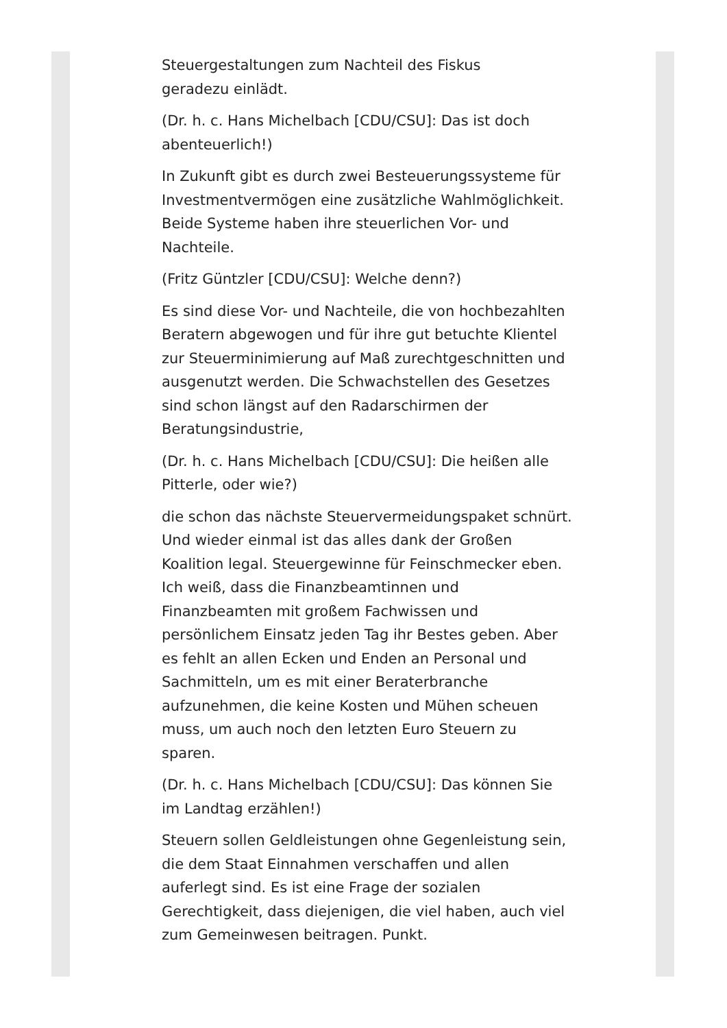Steuergestaltungen zum Nachteil des Fiskus
geradezu einlädt.
(Dr. h. c. Hans Michelbach [CDU/CSU]: Das ist doch abenteuerlich!)
In Zukunft gibt es durch zwei Besteuerungssysteme für Investmentvermögen eine zusätzliche Wahlmöglichkeit. Beide Systeme haben ihre steuerlichen Vor- und Nachteile.
(Fritz Güntzler [CDU/CSU]: Welche denn?)
Es sind diese Vor- und Nachteile, die von hochbezahlten Beratern abgewogen und für ihre gut betuchte Klientel zur Steuerminimierung auf Maß zurechtgeschnitten und ausgenutzt werden. Die Schwachstellen des Gesetzes sind schon längst auf den Radarschirmen der Beratungsindustrie,
(Dr. h. c. Hans Michelbach [CDU/CSU]: Die heißen alle Pitterle, oder wie?)
die schon das nächste Steuervermeidungspaket schnürt. Und wieder einmal ist das alles dank der Großen Koalition legal. Steuergewinne für Feinschmecker eben. Ich weiß, dass die Finanzbeamtinnen und Finanzbeamten mit großem Fachwissen und persönlichem Einsatz jeden Tag ihr Bestes geben. Aber es fehlt an allen Ecken und Enden an Personal und Sachmitteln, um es mit einer Beraterbranche aufzunehmen, die keine Kosten und Mühen scheuen muss, um auch noch den letzten Euro Steuern zu sparen.
(Dr. h. c. Hans Michelbach [CDU/CSU]: Das können Sie im Landtag erzählen!)
Steuern sollen Geldleistungen ohne Gegenleistung sein, die dem Staat Einnahmen verschaffen und allen auferlegt sind. Es ist eine Frage der sozialen Gerechtigkeit, dass diejenigen, die viel haben, auch viel zum Gemeinwesen beitragen. Punkt.